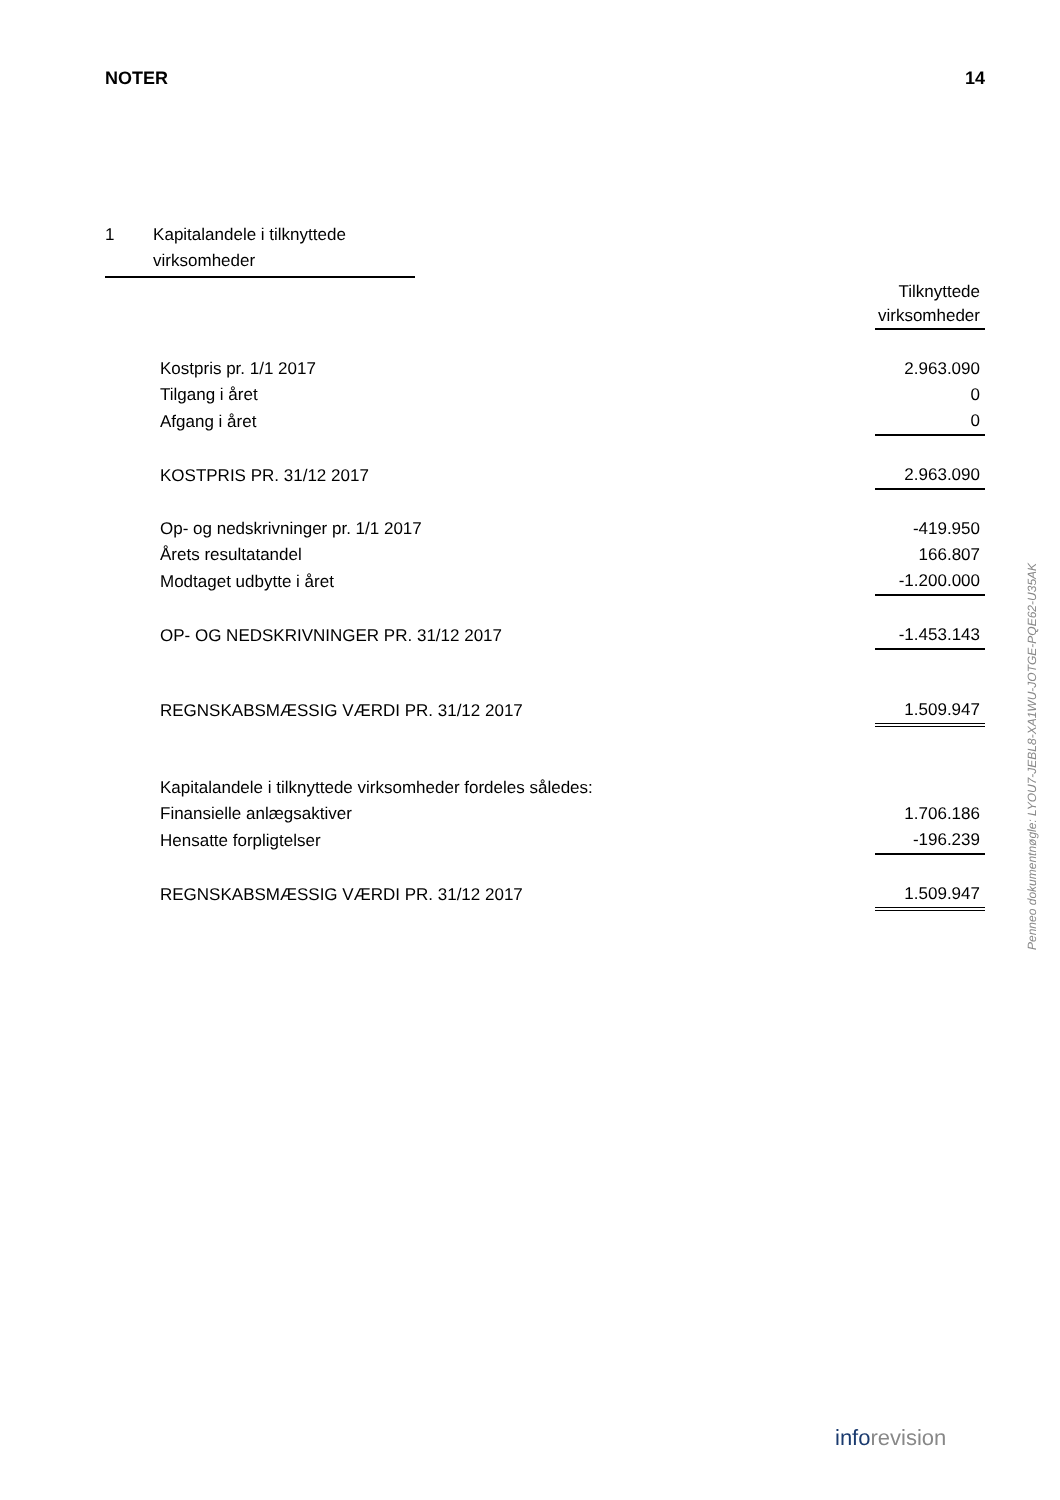NOTER 14
1 Kapitalandele i tilknyttede virksomheder
| | Tilknyttede virksomheder |
| Kostpris pr. 1/1 2017 | 2.963.090 |
| Tilgang i året | 0 |
| Afgang i året | 0 |
| KOSTPRIS PR. 31/12 2017 | 2.963.090 |
| Op- og nedskrivninger pr. 1/1 2017 | -419.950 |
| Årets resultatandel | 166.807 |
| Modtaget udbytte i året | -1.200.000 |
| OP- OG NEDSKRIVNINGER PR. 31/12 2017 | -1.453.143 |
| REGNSKABSMÆSSIG VÆRDI PR. 31/12 2017 | 1.509.947 |
| Kapitalandele i tilknyttede virksomheder fordeles således: | |
| Finansielle anlægsaktiver | 1.706.186 |
| Hensatte forpligtelser | -196.239 |
| REGNSKABSMÆSSIG VÆRDI PR. 31/12 2017 | 1.509.947 |
Penneo dokumentnøgle: LYOU7-JEBL8-XA1WU-JOTGE-PQE62-U35AK
inforevision